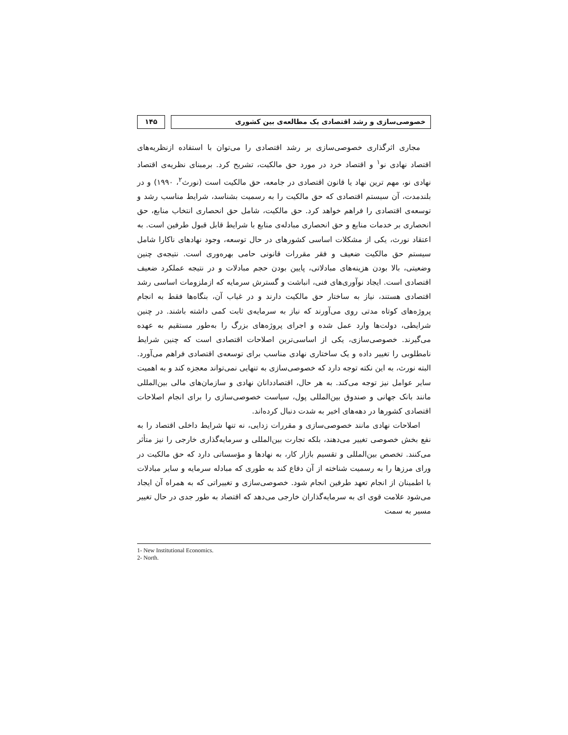خصوصی‌سازی و رشد اقتصادی یک مطالعه‌ی بین کشوری
۱۴۵
مجاری اثرگذاری خصوصی‌سازی بر رشد اقتصادی را می‌توان با استفاده ازنظریه‌های اقتصاد نهادی نو<sup>۱</sup> و اقتصاد خرد در مورد حق مالکیت، تشریح کرد. برمبنای نظریه‌ی اقتصاد نهادی نو، مهم ترین نهاد یا قانون اقتصادی در جامعه، حق مالکیت است (نورث<sup>۲</sup>، ۱۹۹۰) و در بلندمدت، آن سیستم اقتصادی که حق مالکیت را به رسمیت بشناسد، شرایط مناسب رشد و توسعه‌ی اقتصادی را فراهم خواهد کرد. حق مالکیت، شامل حق انحصاری انتخاب منابع، حق انحصاری بر خدمات منابع و حق انحصاری مبادله‌ی منابع با شرایط قابل قبول طرفین است. به اعتقاد نورث، یکی از مشکلات اساسی کشورهای در حال توسعه، وجود نهادهای ناکارا شامل سیستم حق مالکیت ضعیف و فقر مقررات قانونی حامی بهره‌وری است. نتیجه‌ی چنین وضعیتی، بالا بودن هزینه‌های مبادلاتی، پایین بودن حجم مبادلات و در نتیجه عملکرد ضعیف اقتصادی است. ایجاد نوآوری‌های فنی، انباشت و گسترش سرمایه که ازملزومات اساسی رشد اقتصادی هستند، نیاز به ساختار حق مالکیت دارند و در غیاب آن، بنگاه‌ها فقط به انجام پروژه‌های کوتاه مدتی روی می‌آورند که نیاز به سرمایه‌ی ثابت کمی داشته باشند. در چنین شرایطی، دولت‌ها وارد عمل شده و اجرای پروژه‌های بزرگ را به‌طور مستقیم به عهده می‌گیرند. خصوصی‌سازی، یکی از اساسی‌ترین اصلاحات اقتصادی است که چنین شرایط نامطلوبی را تغییر داده و یک ساختاری نهادی مناسب برای توسعه‌ی اقتصادی فراهم می‌آورد. البته نورث، به این نکته توجه دارد که خصوصی‌سازی به تنهایی نمی‌تواند معجزه کند و به اهمیت سایر عوامل نیز توجه می‌کند. به هر حال، اقتصاددانان نهادی و سازمان‌های مالی بین‌المللی مانند بانک جهانی و صندوق بین‌المللی پول، سیاست خصوصی‌سازی را برای انجام اصلاحات اقتصادی کشورها در دهه‌های اخیر به شدت دنبال کرده‌اند.
اصلاحات نهادی مانند خصوصی‌سازی و مقررات زدایی، نه تنها شرایط داخلی اقتصاد را به نفع بخش خصوصی تغییر می‌دهند، بلکه تجارت بین‌المللی و سرمایه‌گذاری خارجی را نیز متأثر می‌کنند. تخصص بین‌المللی و تقسیم بازار کار، به نهادها و مؤسساتی دارد که حق مالکیت در ورای مرزها را به رسمیت شناخته از آن دفاع کند به طوری که مبادله سرمایه و سایر مبادلات با اطمینان از انجام تعهد طرفین انجام شود. خصوصی‌سازی و تغییراتی که به همراه آن ایجاد می‌شود علامت قوی ای به سرمایه‌گذاران خارجی می‌دهد که اقتصاد به طور جدی در حال تغییر مسیر به سمت
1- New Institutional Economics.
2- North.